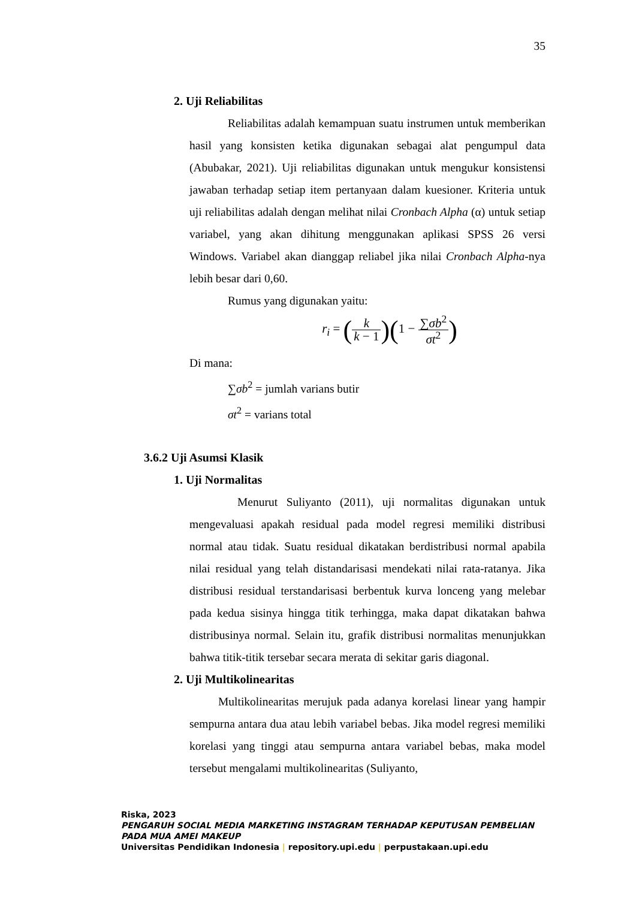35
2. Uji Reliabilitas
Reliabilitas adalah kemampuan suatu instrumen untuk memberikan hasil yang konsisten ketika digunakan sebagai alat pengumpul data (Abubakar, 2021). Uji reliabilitas digunakan untuk mengukur konsistensi jawaban terhadap setiap item pertanyaan dalam kuesioner. Kriteria untuk uji reliabilitas adalah dengan melihat nilai Cronbach Alpha (α) untuk setiap variabel, yang akan dihitung menggunakan aplikasi SPSS 26 versi Windows. Variabel akan dianggap reliabel jika nilai Cronbach Alpha-nya lebih besar dari 0,60.
Rumus yang digunakan yaitu:
r<sub>i</sub> = (k k − 1)(1 − ∑σb<sup>2</sup> σt<sup>2</sup>)
Di mana:
∑σb<sup>2</sup> = jumlah varians butir
σt<sup>2</sup> = varians total
3.6.2 Uji Asumsi Klasik
1. Uji Normalitas
Menurut Suliyanto (2011), uji normalitas digunakan untuk mengevaluasi apakah residual pada model regresi memiliki distribusi normal atau tidak. Suatu residual dikatakan berdistribusi normal apabila nilai residual yang telah distandarisasi mendekati nilai rata-ratanya. Jika distribusi residual terstandarisasi berbentuk kurva lonceng yang melebar pada kedua sisinya hingga titik terhingga, maka dapat dikatakan bahwa distribusinya normal. Selain itu, grafik distribusi normalitas menunjukkan bahwa titik-titik tersebar secara merata di sekitar garis diagonal.
2. Uji Multikolinearitas
Multikolinearitas merujuk pada adanya korelasi linear yang hampir sempurna antara dua atau lebih variabel bebas. Jika model regresi memiliki korelasi yang tinggi atau sempurna antara variabel bebas, maka model tersebut mengalami multikolinearitas (Suliyanto,
Riska, 2023
PENGARUH SOCIAL MEDIA MARKETING INSTAGRAM TERHADAP KEPUTUSAN PEMBELIAN PADA MUA AMEI MAKEUP
Universitas Pendidikan Indonesia | repository.upi.edu | perpustakaan.upi.edu